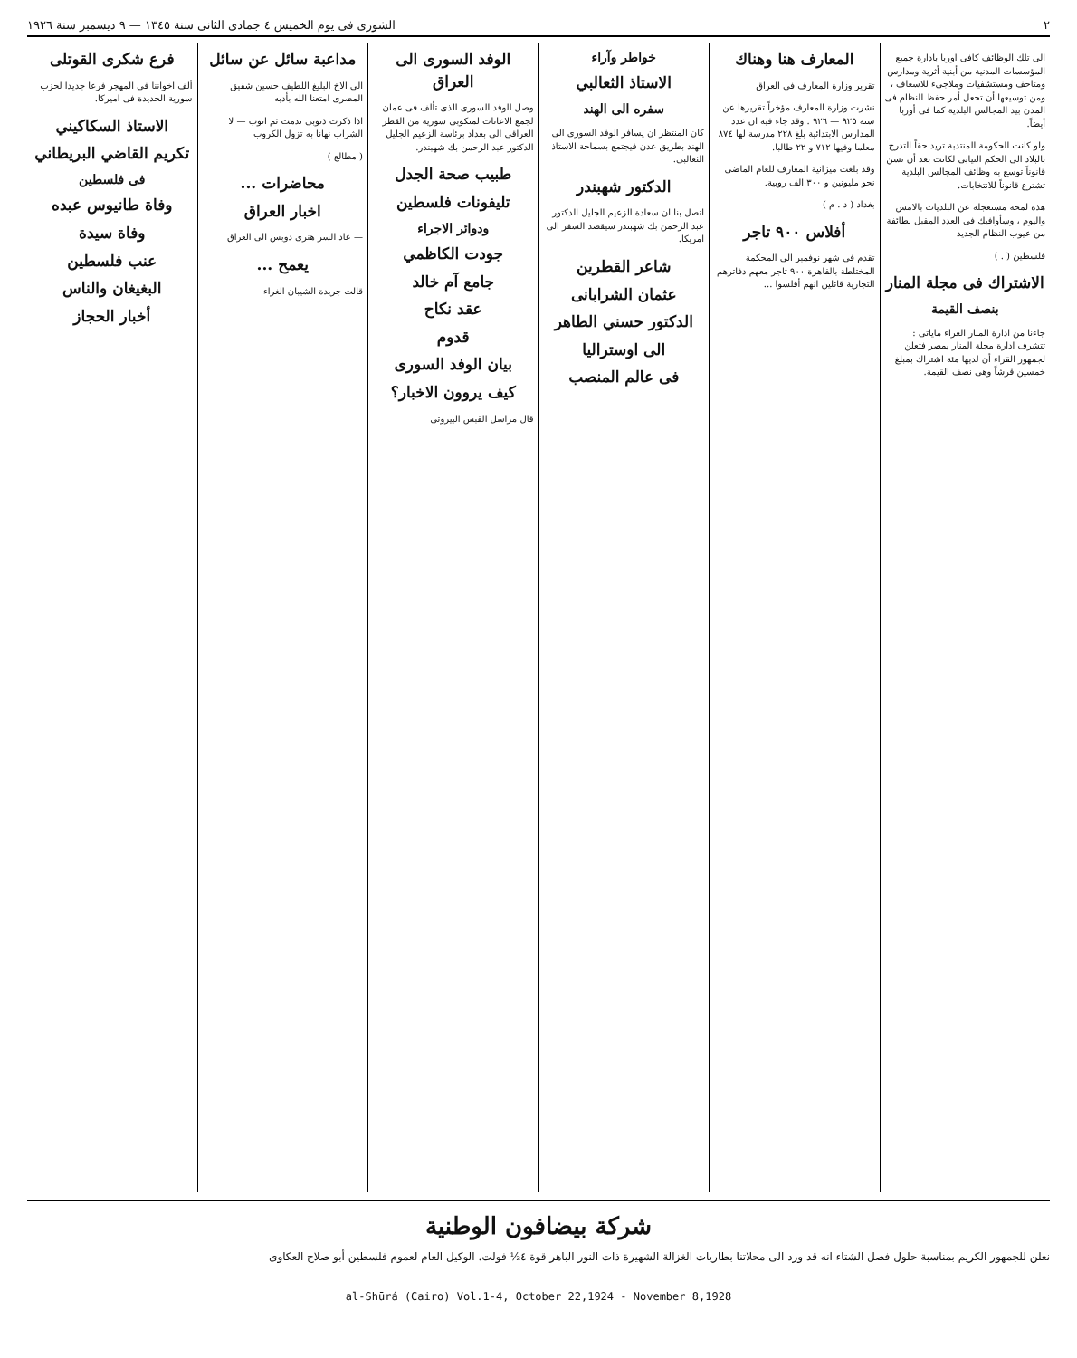٢ الشورى فى يوم الخميس ٤ جمادى الثانى سنة ١٣٤٥ — ٩ ديسمبر سنة ١٩٢٦
الى تلك الوظائف كافى اوربا بادارة جميع المؤسسات المدنية من أبنية أثرية ومدارس ومتاحف ومستشفيات وملاجىء للاسعاف ، ومن توسيعها أن تجعل أمر حفظ النظام فى المدن بيد المجالس البلدية كما فى أوربا أيضاً.
ولو كانت الحكومة المنتدبة تريد حقاً التدرج بالبلاد الى الحكم النيابى لكانت بعد أن تسن قانوناً توسع به وظائف المجالس البلدية تشترع قانوناً للانتخابات.
هذه لمحة مستعجلة عن البلديات بالامس واليوم ، وسأوافيك فى العدد المقبل بطائفة من عيوب النظام الجديد
فلسطين ( . )
الاشتراك فى مجلة المنار
بنصف القيمة
جاءنا من ادارة المنار الغراء ماياتى : تتشرف ادارة مجلة المنار بمصر فتعلن لجمهور القراء أن لديها مئة اشتراك بمبلغ خمسين قرشاً وهى نصف القيمة.
المعارف هنا وهناك
تقرير وزارة المعارف فى العراق
نشرت وزارة المعارف مؤخراً تقريرها عن سنة ٩٢٥ — ٩٢٦ . وقد جاء فيه ان عدد المدارس الابتدائية بلغ ٢٢٨ مدرسة لها ٨٧٤ معلما وفيها ٧١٢ و ٢٢ طالبا.
وقد بلغت ميزانية المعارف للعام الماضى نحو مليونين و ٣٠٠ الف روبية.
بغداد ( د . م )
أفلاس ٩٠٠ تاجر
تقدم فى شهر نوفمبر الى المحكمة المختلطة بالقاهرة ٩٠٠ تاجر معهم دفاترهم التجارية قائلين انهم أفلسوا ...
خواطر وآراء
الاستاذ الثعالبي
سفره الى الهند
كان المنتظر ان يسافر الوفد السورى الى الهند بطريق عدن فيجتمع بسماحة الاستاذ الثعالبى.
الدكتور شهبندر
اتصل بنا ان سعادة الزعيم الجليل الدكتور عبد الرحمن بك شهبندر سيقصد السفر الى امريكا.
شاعر القطرين
عثمان الشرابانى
الدكتور حسني الطاهر
الى اوستراليا
فى عالم المنصب
الوفد السورى الى العراق
وصل الوفد السورى الذى تألف فى عمان لجمع الاعانات لمنكوبى سورية من القطر العراقى الى بغداد برئاسة الزعيم الجليل الدكتور عبد الرحمن بك شهبندر.
طبيب صحة الجدل
تليفونات فلسطين
ودوائر الاجراء
جودت الكاظمي
جامع آم خالد
عقد نكاح
قدوم
بيان الوفد السورى
كيف يروون الاخبار؟
قال مراسل القبس البيروتى
مداعبة سائل عن سائل
الى الاخ البليغ اللطيف حسين شفيق المصرى امتعنا الله بأدبه
اذا ذكرت ذنوبى ندمت ثم اتوب — لا الشراب نهانا به تزول الكروب
( مطالع )
محاضرات ...
اخبار العراق
— عاد السر هنرى دوبس الى العراق
يعمح ...
قالت جريدة الشيبان الغراء
فرع شكرى القوتلى
ألف اخواننا فى المهجر فرعا جديدا لحزب سورية الجديدة فى اميركا.
الاستاذ السكاكيني
تكريم القاضي البريطاني
فى فلسطين
وفاة طانيوس عبده
وفاة سيدة
عنب فلسطين
البغيغان والناس
أخبار الحجاز
شركة بيضافون الوطنية
نعلن للجمهور الكريم بمناسبة حلول فصل الشتاء انه قد ورد الى محلاتنا بطاريات الغزالة الشهيرة ذات النور الباهر قوة ٤½ فولت. الوكيل العام لعموم فلسطين أبو صلاح العكاوى
al-Shūrá (Cairo) Vol.1-4, October 22,1924 - November 8,1928